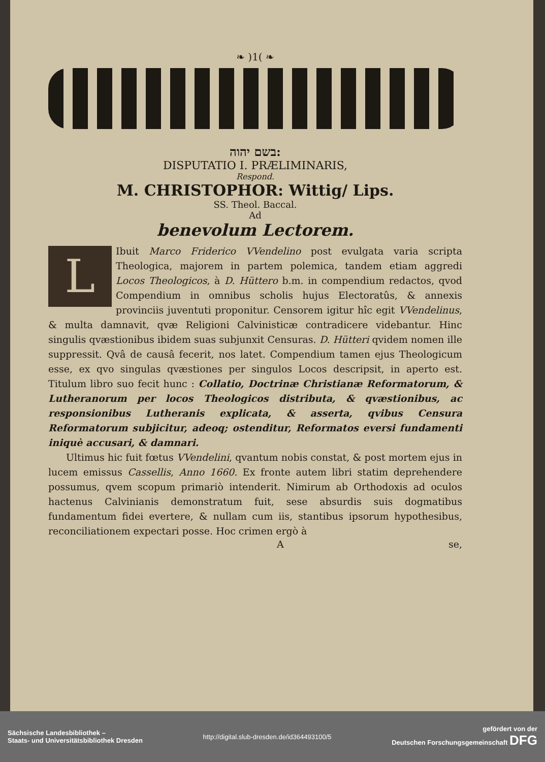❧ )1( ❧
בשם יהוה:
DISPUTATIO I. PRÆLIMINARIS,
Respond.
M. CHRISTOPHOR: Wittig/ Lips.
SS. Theol. Baccal.
Ad
benevolum Lectorem.
LIbuit Marco Friderico VVendelino post evulgata varia scripta Theologica, majorem in partem polemica, tandem etiam aggredi Locos Theologicos, à D. Hüttero b.m. in compendium redactos, qvod Compendium in omnibus scholis hujus Electoratûs, & annexis provinciis juventuti proponitur. Censorem igitur hîc egit VVendelinus, & multa damnavit, qvæ Religioni Calvinisticæ contradicere videbantur. Hinc singulis qvæstionibus ibidem suas subjunxit Censuras. D. Hütteri qvidem nomen ille suppressit. Qvâ de causâ fecerit, nos latet. Compendium tamen ejus Theologicum esse, ex qvo singulas qvæstiones per singulos Locos descripsit, in aperto est. Titulum libro suo fecit hunc : Collatio, Doctrinæ Christianæ Reformatorum, & Lutheranorum per locos Theologicos distributa, & qvæstionibus, ac responsionibus Lutheranis explicata, & asserta, qvibus Censura Reformatorum subjicitur, adeoq; ostenditur, Reformatos eversi fundamenti iniquè accusari, & damnari.
Ultimus hic fuit fœtus VVendelini, qvantum nobis constat, & post mortem ejus in lucem emissus Cassellis, Anno 1660. Ex fronte autem libri statim deprehendere possumus, qvem scopum primariò intenderit. Nimirum ab Orthodoxis ad oculos hactenus Calvinianis demonstratum fuit, sese absurdis suis dogmatibus fundamentum fidei evertere, & nullam cum iis, stantibus ipsorum hypothesibus, reconciliationem expectari posse. Hoc crimen ergò à
Ase,
Sächsische Landesbibliothek –
Staats- und Universitätsbibliothek Dresden
http://digital.slub-dresden.de/id364493100/5
gefördert von der
Deutschen Forschungsgemeinschaft DFG